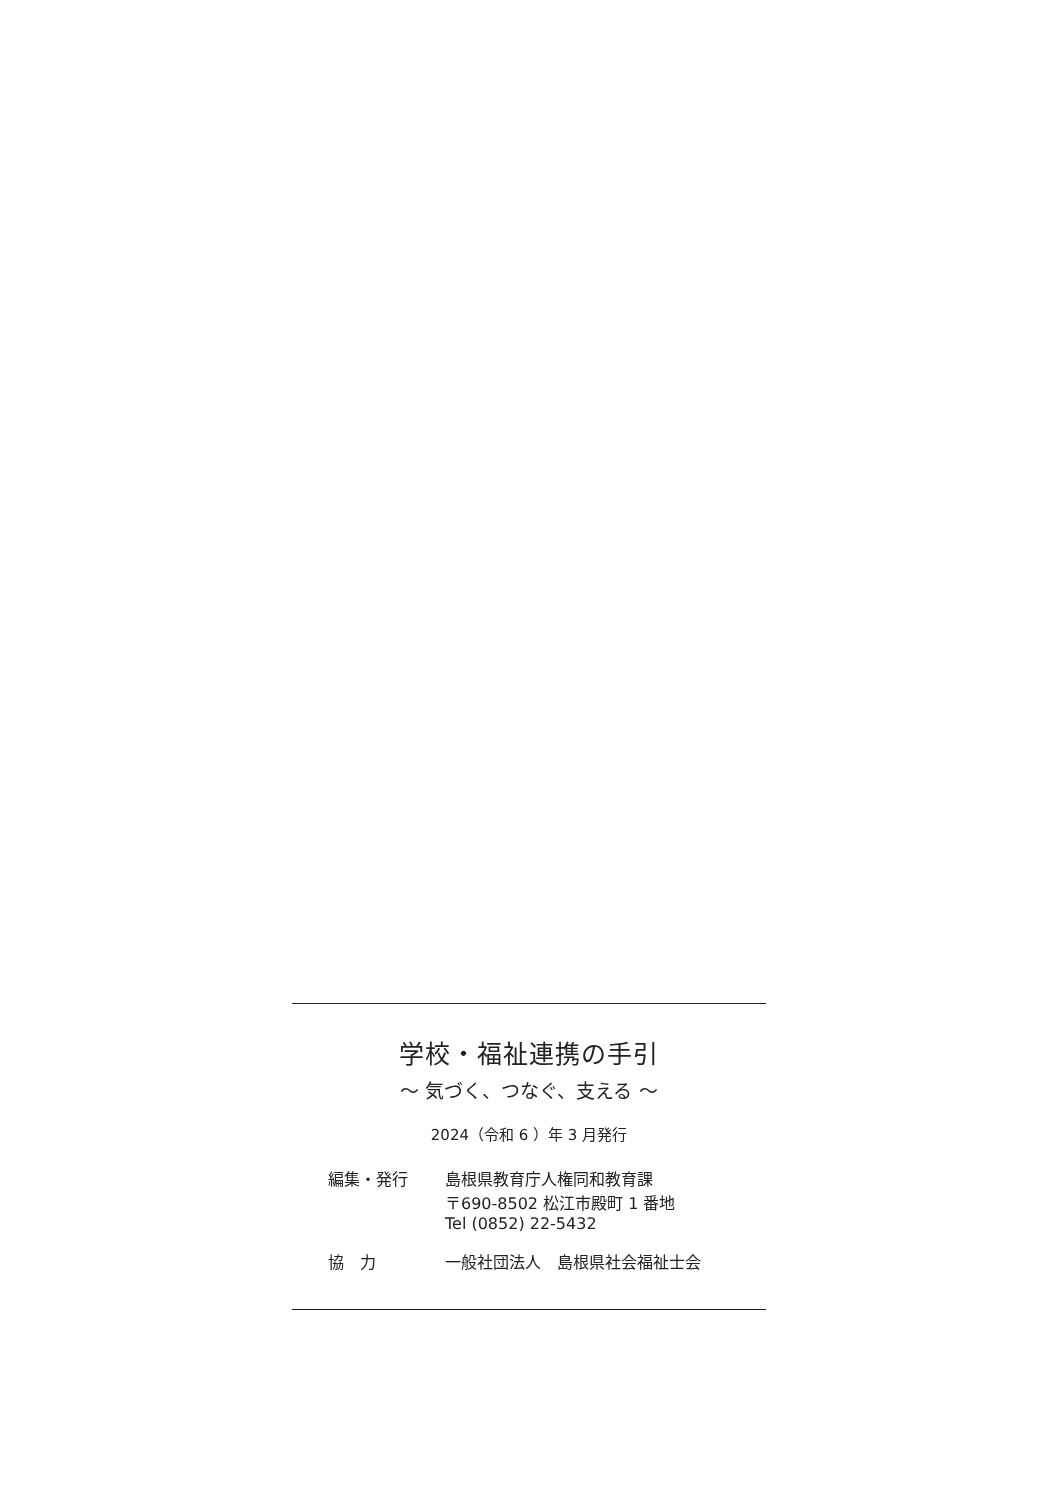学校・福祉連携の手引
～ 気づく、つなぐ、支える ～
2024（令和 6 ）年 3 月発行
| 編集・発行 | 島根県教育庁人権同和教育課 〒690-8502 松江市殿町 1 番地 Tel (0852) 22-5432 |
| 協 力 | 一般社団法人 島根県社会福祉士会 |